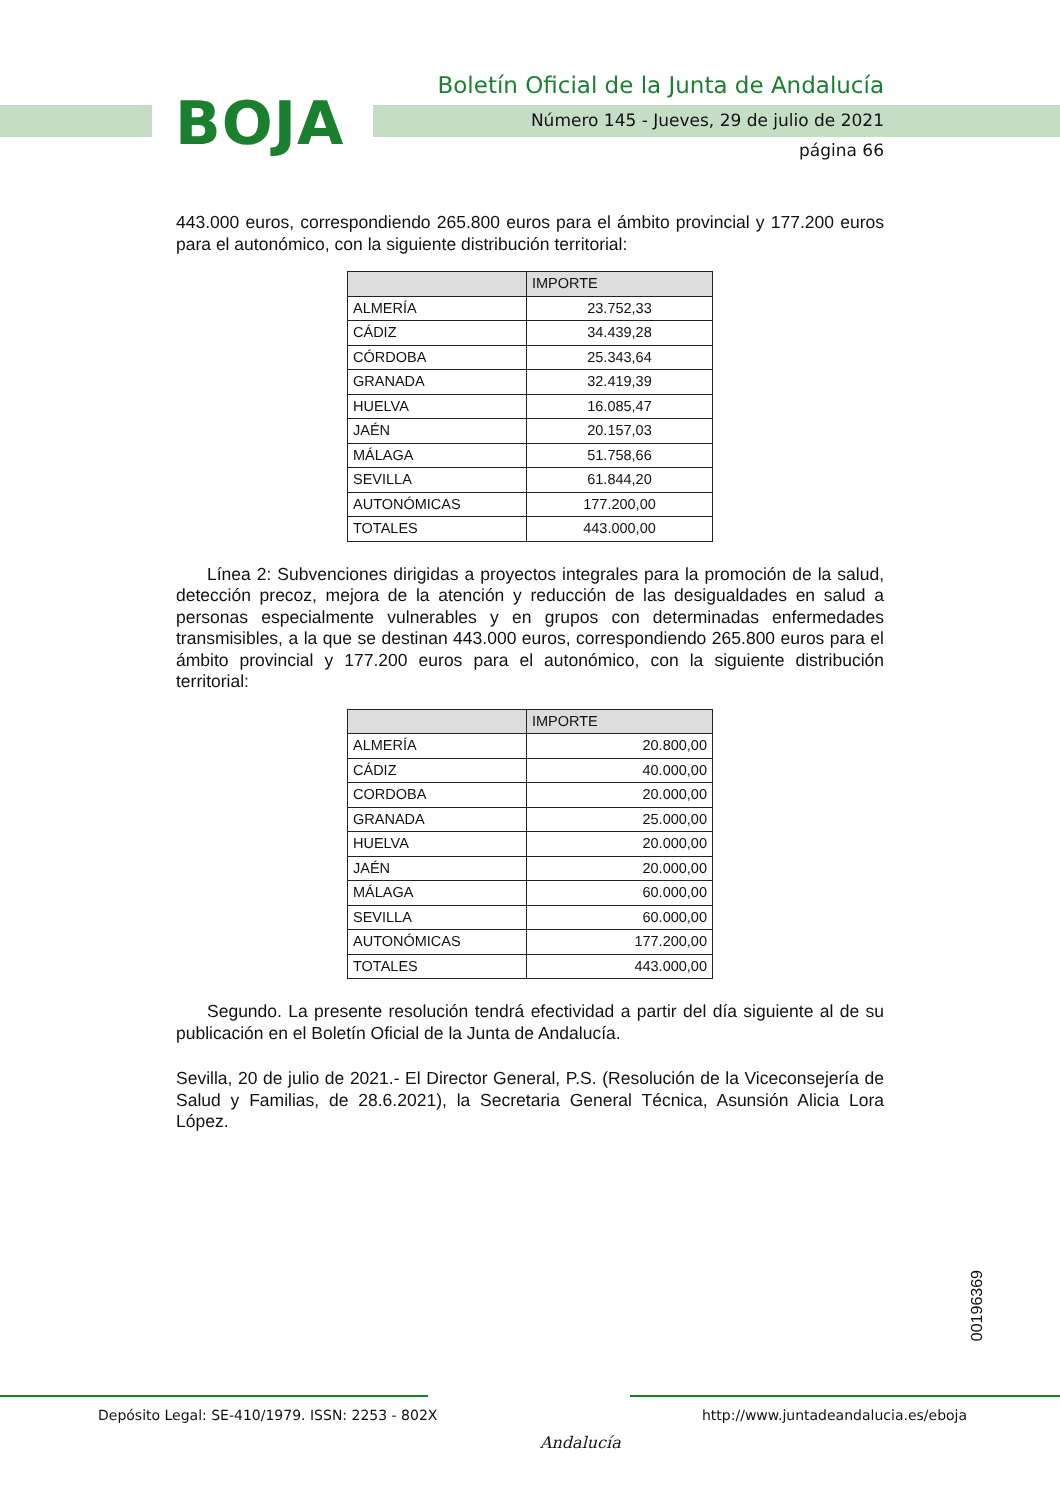BOJA
Boletín Oficial de la Junta de Andalucía
Número 145 - Jueves, 29 de julio de 2021
página 66
443.000 euros, correspondiendo 265.800 euros para el ámbito provincial y 177.200 euros para el autonómico, con la siguiente distribución territorial:
| | IMPORTE |
| --- | --- |
| ALMERÍA | 23.752,33 |
| CÁDIZ | 34.439,28 |
| CÓRDOBA | 25.343,64 |
| GRANADA | 32.419,39 |
| HUELVA | 16.085,47 |
| JAÉN | 20.157,03 |
| MÁLAGA | 51.758,66 |
| SEVILLA | 61.844,20 |
| AUTONÓMICAS | 177.200,00 |
| TOTALES | 443.000,00 |
Línea 2: Subvenciones dirigidas a proyectos integrales para la promoción de la salud, detección precoz, mejora de la atención y reducción de las desigualdades en salud a personas especialmente vulnerables y en grupos con determinadas enfermedades transmisibles, a la que se destinan 443.000 euros, correspondiendo 265.800 euros para el ámbito provincial y 177.200 euros para el autonómico, con la siguiente distribución territorial:
| | IMPORTE |
| --- | --- |
| ALMERÍA | 20.800,00 |
| CÁDIZ | 40.000,00 |
| CORDOBA | 20.000,00 |
| GRANADA | 25.000,00 |
| HUELVA | 20.000,00 |
| JAÉN | 20.000,00 |
| MÁLAGA | 60.000,00 |
| SEVILLA | 60.000,00 |
| AUTONÓMICAS | 177.200,00 |
| TOTALES | 443.000,00 |
Segundo. La presente resolución tendrá efectividad a partir del día siguiente al de su publicación en el Boletín Oficial de la Junta de Andalucía.
Sevilla, 20 de julio de 2021.- El Director General, P.S. (Resolución de la Viceconsejería de Salud y Familias, de 28.6.2021), la Secretaria General Técnica, Asunsión Alicia Lora López.
00196369
Depósito Legal: SE-410/1979. ISSN: 2253 - 802X
Andalucía
http://www.juntadeandalucia.es/eboja